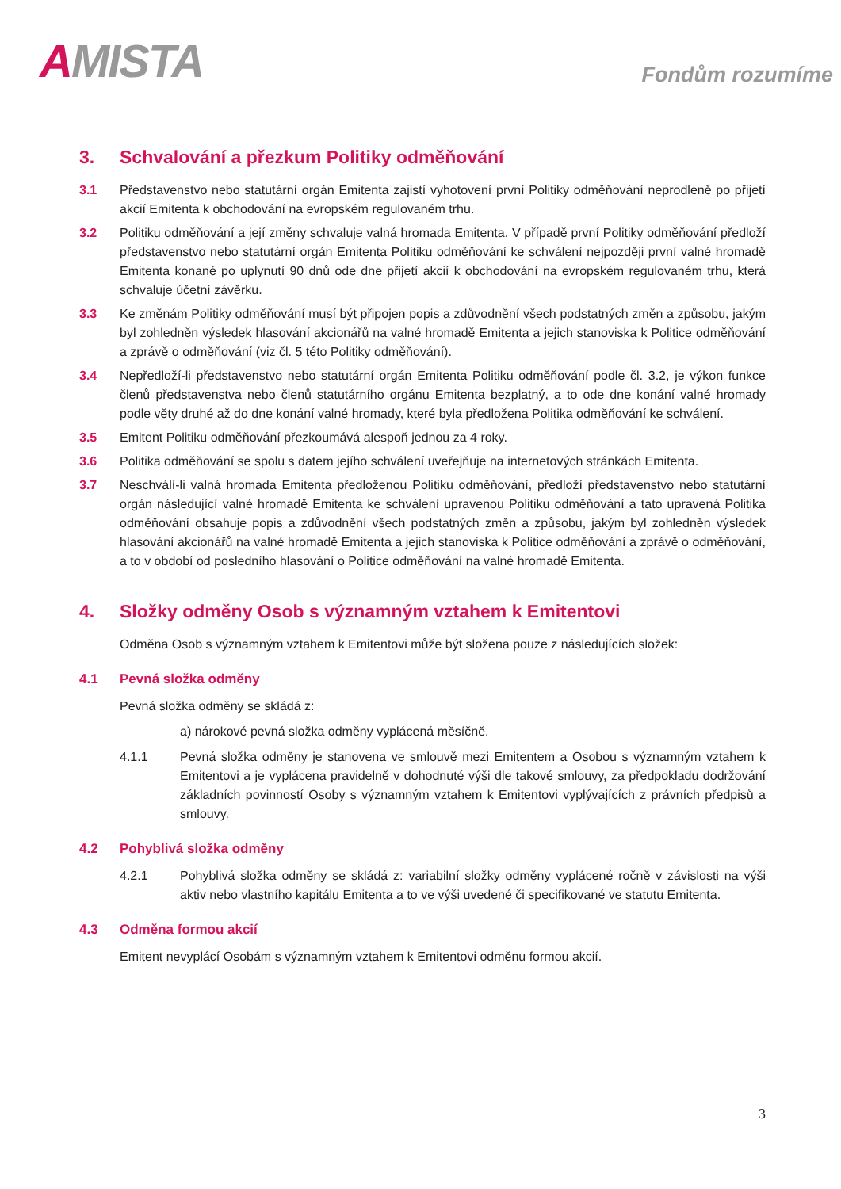AMISTA
Fondům rozumíme
3. Schvalování a přezkum Politiky odměňování
3.1 Představenstvo nebo statutární orgán Emitenta zajistí vyhotovení první Politiky odměňování neprodleně po přijetí akcií Emitenta k obchodování na evropském regulovaném trhu.
3.2 Politiku odměňování a její změny schvaluje valná hromada Emitenta. V případě první Politiky odměňování předloží představenstvo nebo statutární orgán Emitenta Politiku odměňování ke schválení nejpozději první valné hromadě Emitenta konané po uplynutí 90 dnů ode dne přijetí akcií k obchodování na evropském regulovaném trhu, která schvaluje účetní závěrku.
3.3 Ke změnám Politiky odměňování musí být připojen popis a zdůvodnění všech podstatných změn a způsobu, jakým byl zohledněn výsledek hlasování akcionářů na valné hromadě Emitenta a jejich stanoviska k Politice odměňování a zprávě o odměňování (viz čl. 5 této Politiky odměňování).
3.4 Nepředloží-li představenstvo nebo statutární orgán Emitenta Politiku odměňování podle čl. 3.2, je výkon funkce členů představenstva nebo členů statutárního orgánu Emitenta bezplatný, a to ode dne konání valné hromady podle věty druhé až do dne konání valné hromady, které byla předložena Politika odměňování ke schválení.
3.5 Emitent Politiku odměňování přezkoumává alespoň jednou za 4 roky.
3.6 Politika odměňování se spolu s datem jejího schválení uveřejňuje na internetových stránkách Emitenta.
3.7 Neschválí-li valná hromada Emitenta předloženou Politiku odměňování, předloží představenstvo nebo statutární orgán následující valné hromadě Emitenta ke schválení upravenou Politiku odměňování a tato upravená Politika odměňování obsahuje popis a zdůvodnění všech podstatných změn a způsobu, jakým byl zohledněn výsledek hlasování akcionářů na valné hromadě Emitenta a jejich stanoviska k Politice odměňování a zprávě o odměňování, a to v období od posledního hlasování o Politice odměňování na valné hromadě Emitenta.
4. Složky odměny Osob s významným vztahem k Emitentovi
Odměna Osob s významným vztahem k Emitentovi může být složena pouze z následujících složek:
4.1 Pevná složka odměny
Pevná složka odměny se skládá z:
a) nárokové pevná složka odměny vyplácená měsíčně.
4.1.1 Pevná složka odměny je stanovena ve smlouvě mezi Emitentem a Osobou s významným vztahem k Emitentovi a je vyplácena pravidelně v dohodnuté výši dle takové smlouvy, za předpokladu dodržování základních povinností Osoby s významným vztahem k Emitentovi vyplývajících z právních předpisů a smlouvy.
4.2 Pohyblivá složka odměny
4.2.1 Pohyblivá složka odměny se skládá z: variabilní složky odměny vyplácené ročně v závislosti na výši aktiv nebo vlastního kapitálu Emitenta a to ve výši uvedené či specifikované ve statutu Emitenta.
4.3 Odměna formou akcií
Emitent nevyplácí Osobám s významným vztahem k Emitentovi odměnu formou akcií.
3